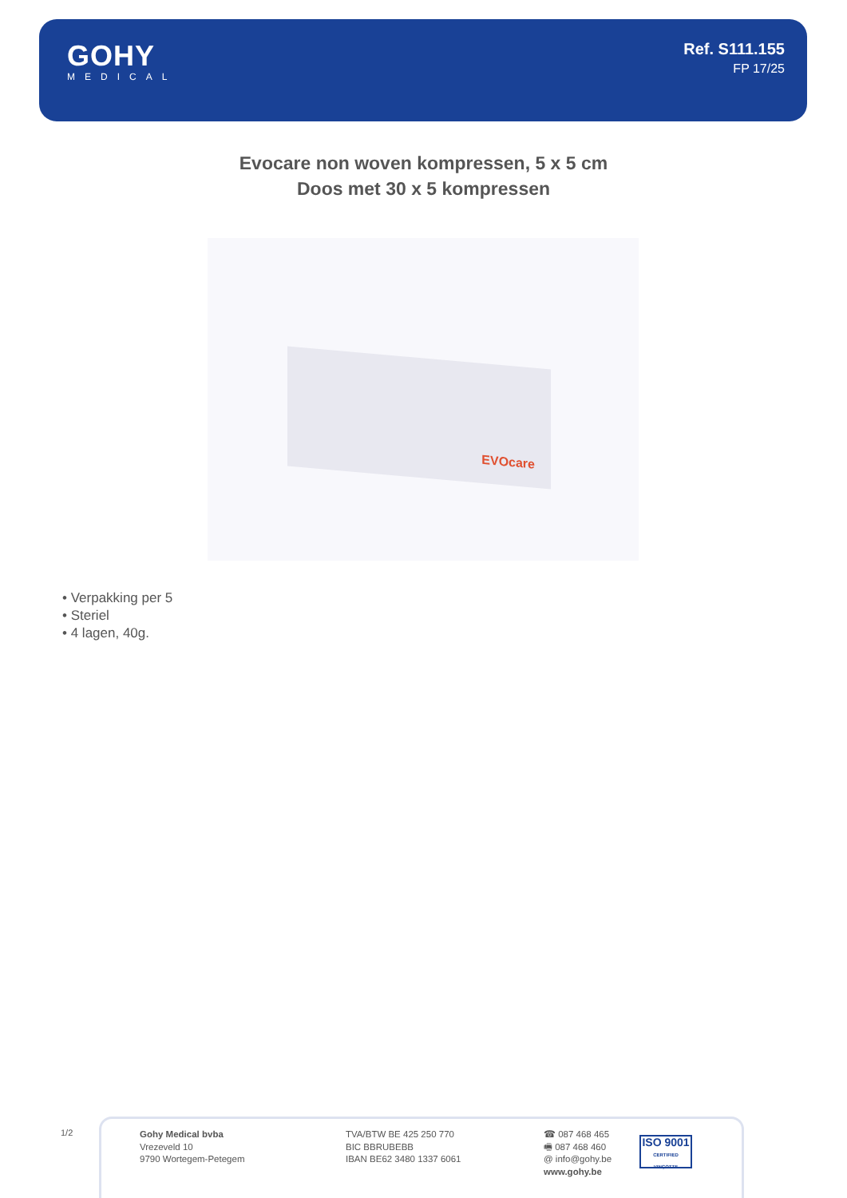GOHY
MEDICAL
Ref. S111.155
FP 17/25
Evocare non woven kompressen, 5 x 5 cm
Doos met 30 x 5 kompressen
EVOcare
• Verpakking per 5
• Steriel
• 4 lagen, 40g.
1/2
Gohy Medical bvba
Vrezeveld 10
9790 Wortegem-Petegem
TVA/BTW BE 425 250 770
BIC BBRUBEBB
IBAN BE62 3480 1337 6061
☎ 087 468 465
🖷 087 468 460
@ info@gohy.be
www.gohy.be
ISO 9001
CERTIFIED VINÇOTTE